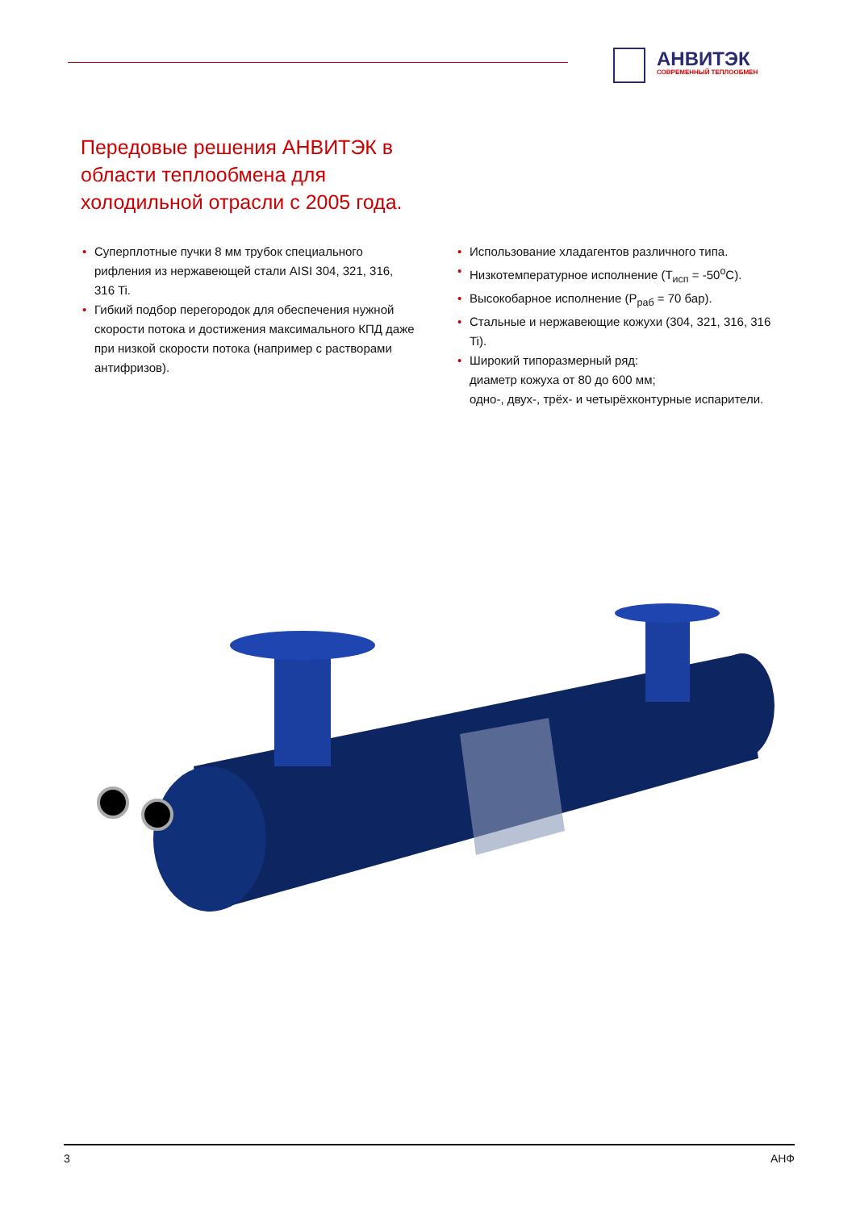АНВИТЭК
СОВРЕМЕННЫЙ ТЕПЛООБМЕН
Передовые решения АНВИТЭК в области теплообмена для холодильной отрасли с 2005 года.
• Суперплотные пучки 8 мм трубок специального рифления из нержавеющей стали AISI 304, 321, 316, 316 Ti.
• Гибкий подбор перегородок для обеспечения нужной скорости потока и достижения максимального КПД даже при низкой скорости потока (например с растворами антифризов).
• Использование хладагентов различного типа.
• Низкотемпературное исполнение (T<sub>исп</sub> = -50<sup>o</sup>C).
• Высокобарное исполнение (P<sub>раб</sub> = 70 бар).
• Стальные и нержавеющие кожухи (304, 321, 316, 316 Ti).
• Широкий типоразмерный ряд:
диаметр кожуха от 80 до 600 мм;
одно-, двух-, трёх- и четырёхконтурные испарители.
3 АНФ